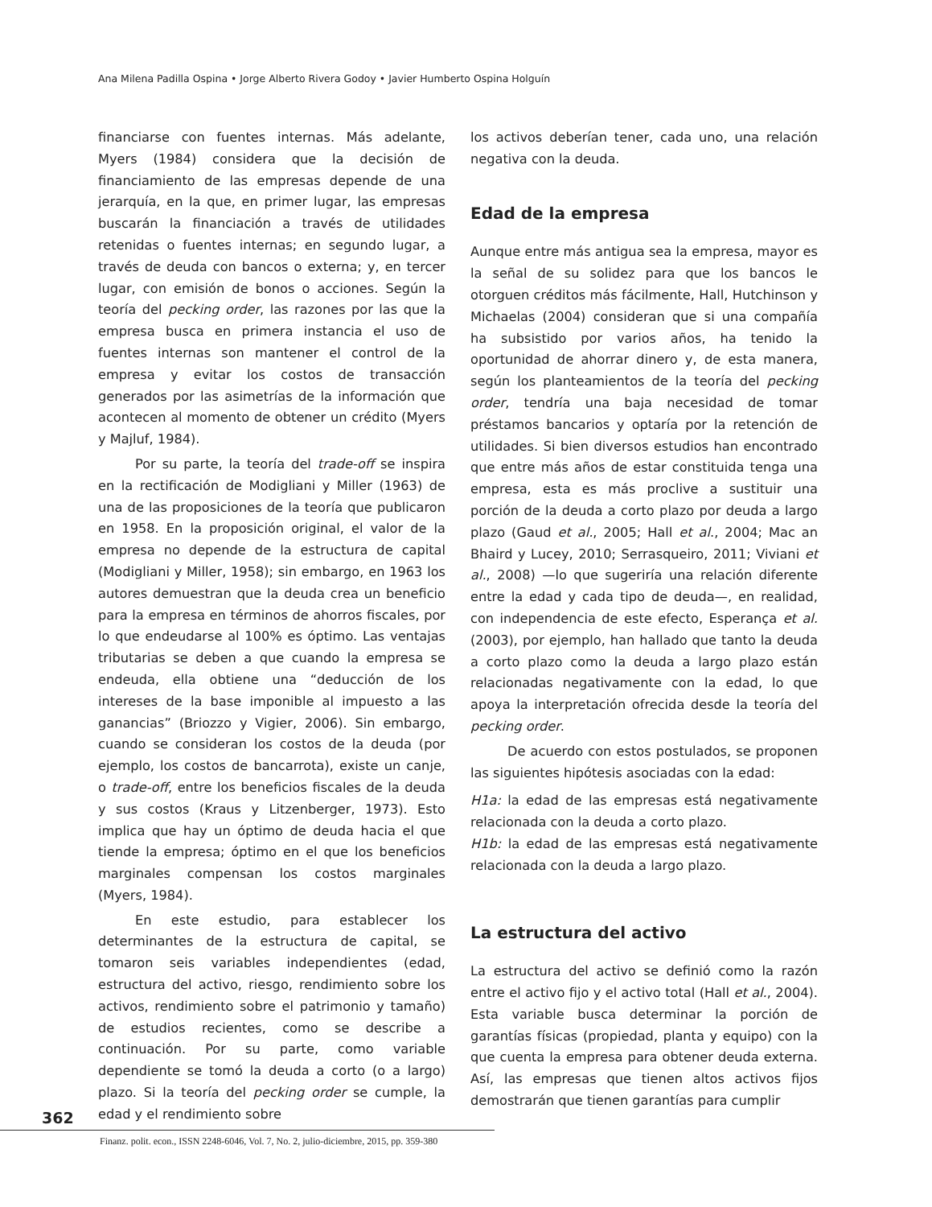Ana Milena Padilla Ospina • Jorge Alberto Rivera Godoy • Javier Humberto Ospina Holguín
financiarse con fuentes internas. Más adelante, Myers (1984) considera que la decisión de financiamiento de las empresas depende de una jerarquía, en la que, en primer lugar, las empresas buscarán la financiación a través de utilidades retenidas o fuentes internas; en segundo lugar, a través de deuda con bancos o externa; y, en tercer lugar, con emisión de bonos o acciones. Según la teoría del pecking order, las razones por las que la empresa busca en primera instancia el uso de fuentes internas son mantener el control de la empresa y evitar los costos de transacción generados por las asimetrías de la información que acontecen al momento de obtener un crédito (Myers y Majluf, 1984).
Por su parte, la teoría del trade-off se inspira en la rectificación de Modigliani y Miller (1963) de una de las proposiciones de la teoría que publicaron en 1958. En la proposición original, el valor de la empresa no depende de la estructura de capital (Modigliani y Miller, 1958); sin embargo, en 1963 los autores demuestran que la deuda crea un beneficio para la empresa en términos de ahorros fiscales, por lo que endeudarse al 100% es óptimo. Las ventajas tributarias se deben a que cuando la empresa se endeuda, ella obtiene una “deducción de los intereses de la base imponible al impuesto a las ganancias” (Briozzo y Vigier, 2006). Sin embargo, cuando se consideran los costos de la deuda (por ejemplo, los costos de bancarrota), existe un canje, o trade-off, entre los beneficios fiscales de la deuda y sus costos (Kraus y Litzenberger, 1973). Esto implica que hay un óptimo de deuda hacia el que tiende la empresa; óptimo en el que los beneficios marginales compensan los costos marginales (Myers, 1984).
En este estudio, para establecer los determinantes de la estructura de capital, se tomaron seis variables independientes (edad, estructura del activo, riesgo, rendimiento sobre los activos, rendimiento sobre el patrimonio y tamaño) de estudios recientes, como se describe a continuación. Por su parte, como variable dependiente se tomó la deuda a corto (o a largo) plazo. Si la teoría del pecking order se cumple, la edad y el rendimiento sobre
los activos deberían tener, cada uno, una relación negativa con la deuda.
Edad de la empresa
Aunque entre más antigua sea la empresa, mayor es la señal de su solidez para que los bancos le otorguen créditos más fácilmente, Hall, Hutchinson y Michaelas (2004) consideran que si una compañía ha subsistido por varios años, ha tenido la oportunidad de ahorrar dinero y, de esta manera, según los planteamientos de la teoría del pecking order, tendría una baja necesidad de tomar préstamos bancarios y optaría por la retención de utilidades. Si bien diversos estudios han encontrado que entre más años de estar constituida tenga una empresa, esta es más proclive a sustituir una porción de la deuda a corto plazo por deuda a largo plazo (Gaud et al., 2005; Hall et al., 2004; Mac an Bhaird y Lucey, 2010; Serrasqueiro, 2011; Viviani et al., 2008) —lo que sugeriría una relación diferente entre la edad y cada tipo de deuda—, en realidad, con independencia de este efecto, Esperança et al. (2003), por ejemplo, han hallado que tanto la deuda a corto plazo como la deuda a largo plazo están relacionadas negativamente con la edad, lo que apoya la interpretación ofrecida desde la teoría del pecking order.
De acuerdo con estos postulados, se proponen las siguientes hipótesis asociadas con la edad:
H1a: la edad de las empresas está negativamente relacionada con la deuda a corto plazo.
H1b: la edad de las empresas está negativamente relacionada con la deuda a largo plazo.
La estructura del activo
La estructura del activo se definió como la razón entre el activo fijo y el activo total (Hall et al., 2004). Esta variable busca determinar la porción de garantías físicas (propiedad, planta y equipo) con la que cuenta la empresa para obtener deuda externa. Así, las empresas que tienen altos activos fijos demostrarán que tienen garantías para cumplir
362
Finanz. polit. econ., ISSN 2248-6046, Vol. 7, No. 2, julio-diciembre, 2015, pp. 359-380